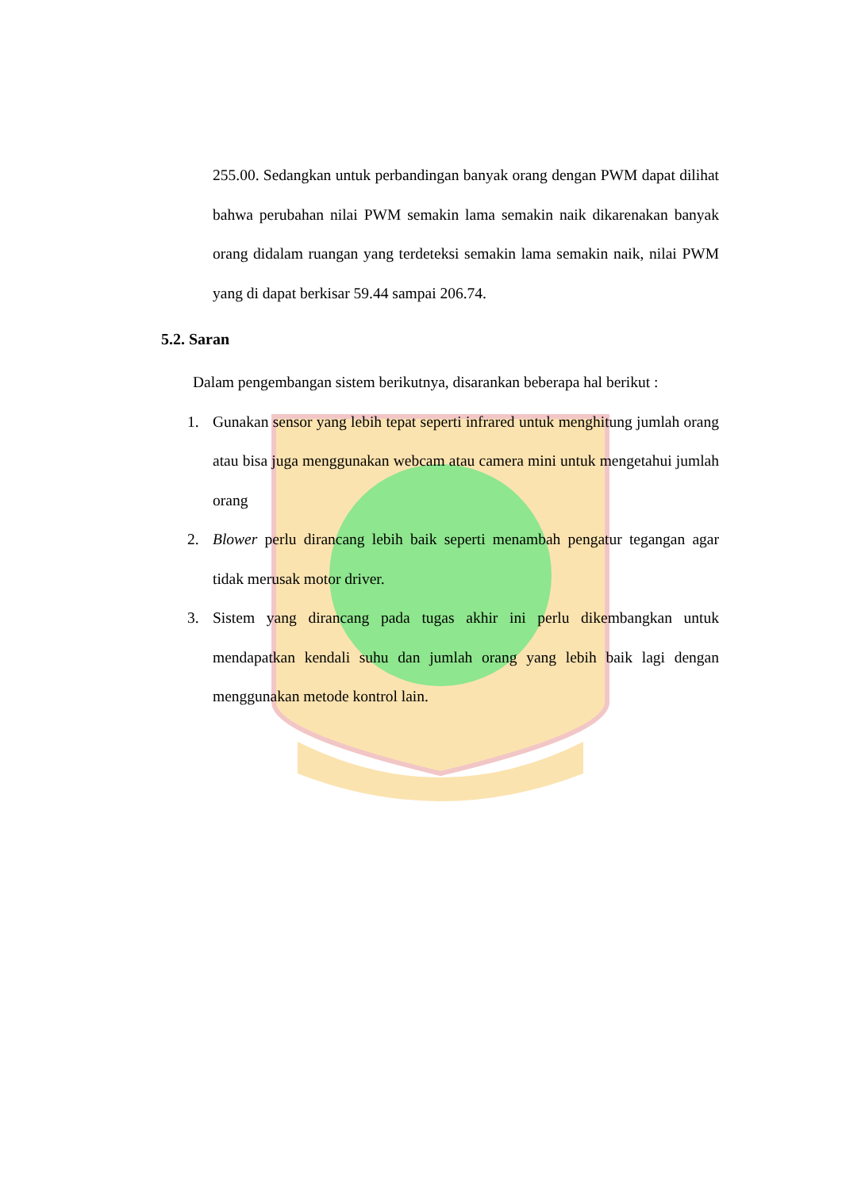255.00. Sedangkan untuk perbandingan banyak orang dengan PWM dapat dilihat bahwa perubahan nilai PWM semakin lama semakin naik dikarenakan banyak orang didalam ruangan yang terdeteksi semakin lama semakin naik, nilai PWM yang di dapat berkisar 59.44 sampai 206.74.
5.2. Saran
Dalam pengembangan sistem berikutnya, disarankan beberapa hal berikut :
1. Gunakan sensor yang lebih tepat seperti infrared untuk menghitung jumlah orang atau bisa juga menggunakan webcam atau camera mini untuk mengetahui jumlah orang
2. Blower perlu dirancang lebih baik seperti menambah pengatur tegangan agar tidak merusak motor driver.
3. Sistem yang dirancang pada tugas akhir ini perlu dikembangkan untuk mendapatkan kendali suhu dan jumlah orang yang lebih baik lagi dengan menggunakan metode kontrol lain.